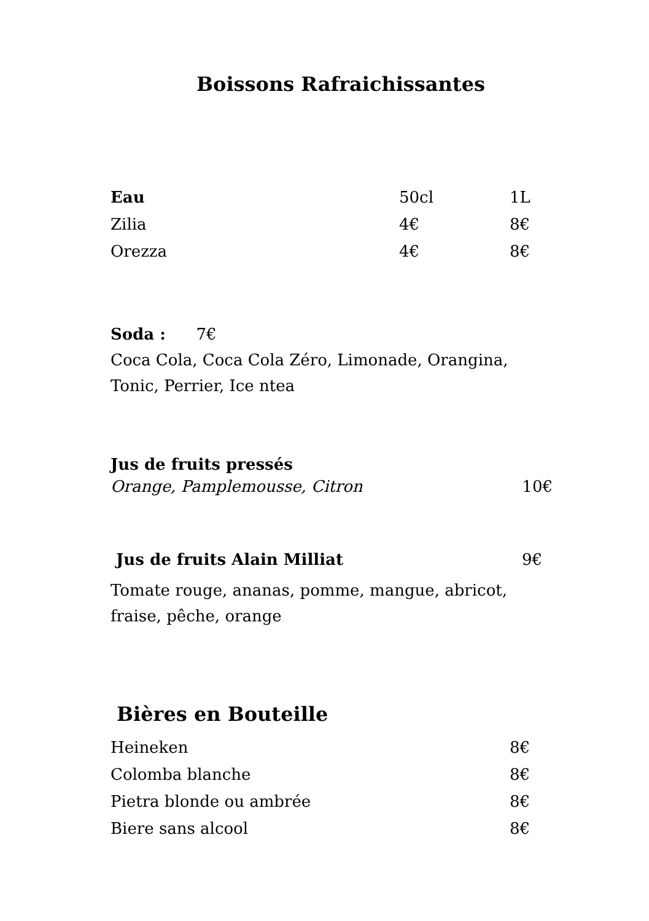Boissons Rafraichissantes
| Eau | 50cl | 1L |
| Zilia | 4€ | 8€ |
| Orezza | 4€ | 8€ |
Soda : 7€
Coca Cola, Coca Cola Zéro, Limonade, Orangina, Tonic, Perrier, Ice ntea
Jus de fruits pressés
| Orange, Pamplemousse, Citron | 10€ |
| Jus de fruits Alain Milliat | 9€ |
Tomate rouge, ananas, pomme, mangue, abricot, fraise, pêche, orange
Bières en Bouteille
| Heineken | 8€ |
| Colomba blanche | 8€ |
| Pietra blonde ou ambrée | 8€ |
| Biere sans alcool | 8€ |